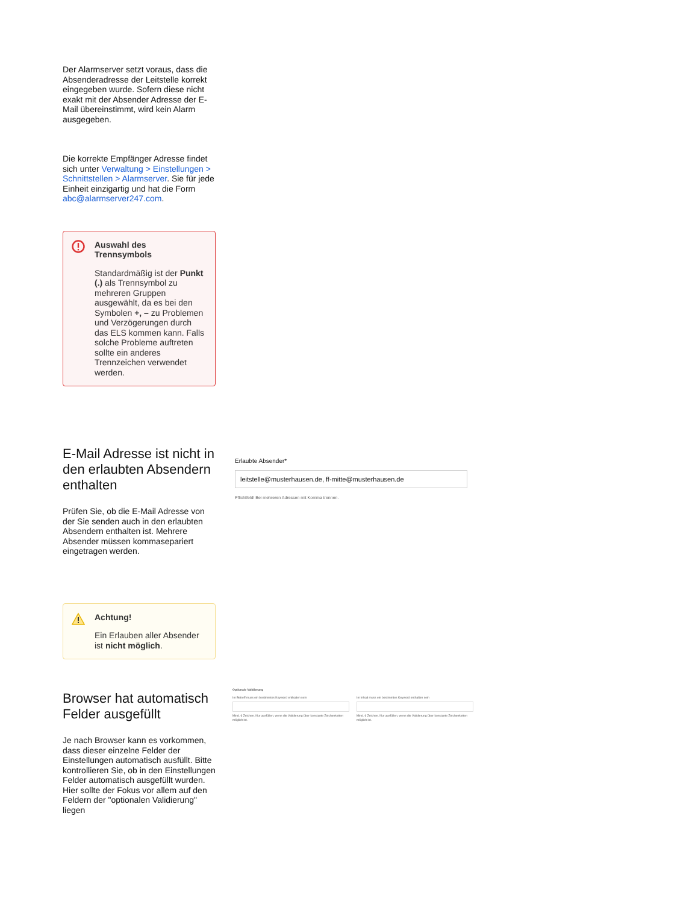Der Alarmserver setzt voraus, dass die Absenderadresse der Leitstelle korrekt eingegeben wurde. Sofern diese nicht exakt mit der Absender Adresse der E-Mail übereinstimmt, wird kein Alarm ausgegeben.
Die korrekte Empfänger Adresse findet sich unter Verwaltung > Einstellungen > Schnittstellen > Alarmserver. Sie für jede Einheit einzigartig und hat die Form abc@alarmserver247.com.
Auswahl des Trennsymbols
Standardmäßig ist der Punkt (.) als Trennsymbol zu mehreren Gruppen ausgewählt, da es bei den Symbolen +, – zu Problemen und Verzögerungen durch das ELS kommen kann. Falls solche Probleme auftreten sollte ein anderes Trennzeichen verwendet werden.
E-Mail Adresse ist nicht in den erlaubten Absendern enthalten
Prüfen Sie, ob die E-Mail Adresse von der Sie senden auch in den erlaubten Absendern enthalten ist. Mehrere Absender müssen kommasepariert eingetragen werden.
Achtung!
Ein Erlauben aller Absender ist nicht möglich.
Browser hat automatisch Felder ausgefüllt
Je nach Browser kann es vorkommen, dass dieser einzelne Felder der Einstellungen automatisch ausfüllt. Bitte kontrollieren Sie, ob in den Einstellungen Felder automatisch ausgefüllt wurden. Hier sollte der Fokus vor allem auf den Feldern der "optionalen Validierung" liegen
Erlaubte Absender*
leitstelle@musterhausen.de, ff-mitte@musterhausen.de
Pflichtfeld! Bei mehreren Adressen mit Komma trennen.
Optionale Validierung
Im Betreff muss ein bestimmtes Keyword enthalten sein
Mind. 6 Zeichen. Nur ausfüllen, wenn die Validierung über konstante Zeichenketten möglich ist.
Im Inhalt muss ein bestimmtes Keyword enthalten sein
Mind. 6 Zeichen. Nur ausfüllen, wenn die Validierung über konstante Zeichenketten möglich ist.